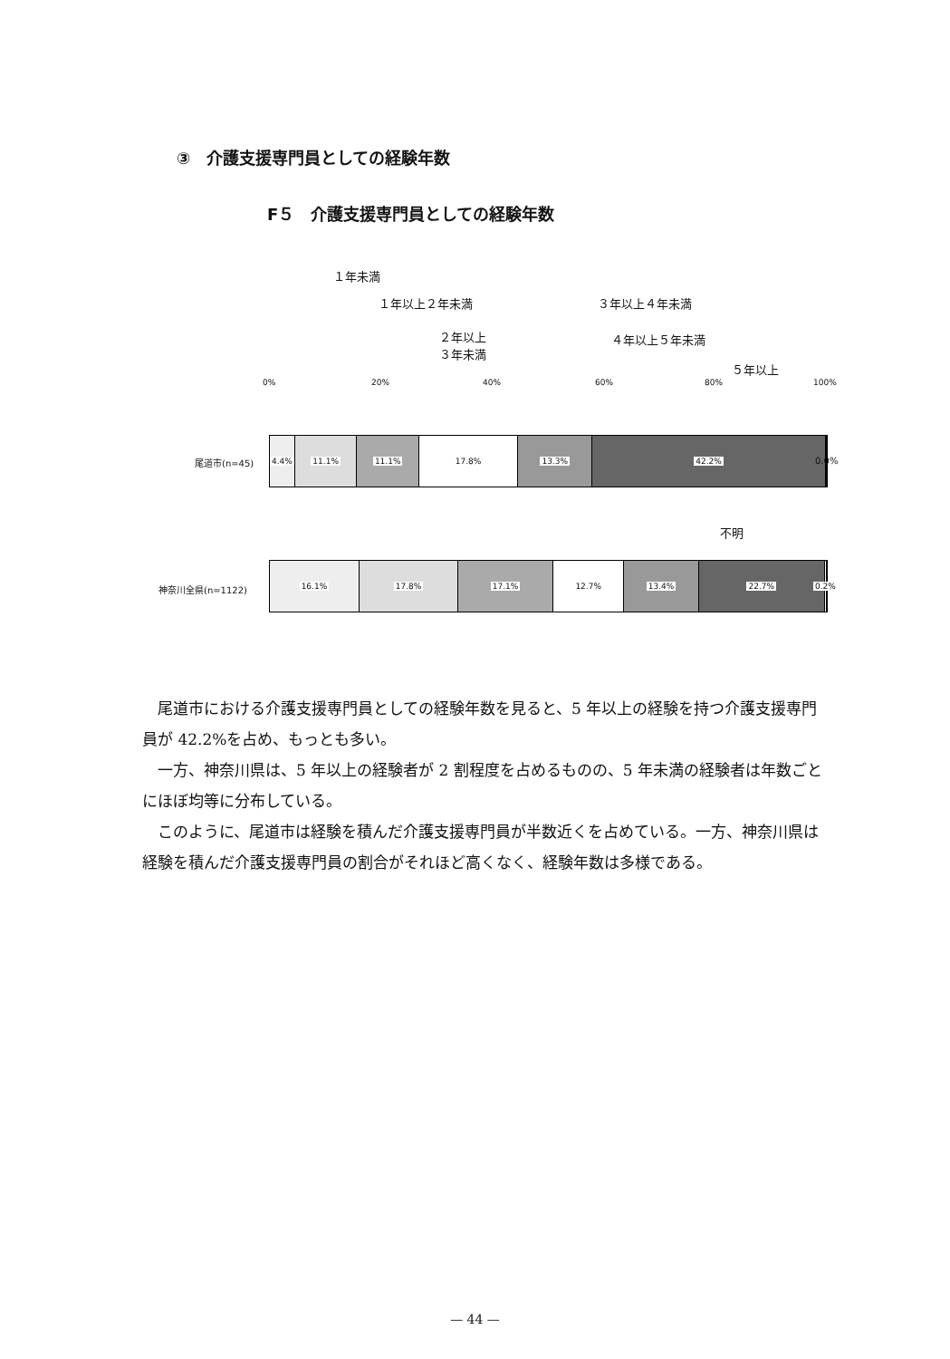③　介護支援専門員としての経験年数
F５　介護支援専門員としての経験年数
１年未満
１年以上２年未満
２年以上
３年未満
３年以上４年未満
４年以上５年未満
５年以上
不明
0% 20% 40% 60% 80% 100%
尾道市(n=45)
4.4% 11.1% 11.1% 17.8% 13.3% 42.2%
0.0%
神奈川全県(n=1122)
16.1% 17.8% 17.1% 12.7% 13.4% 22.7% 0.2%
尾道市における介護支援専門員としての経験年数を見ると、5 年以上の経験を持つ介護支援専門員が 42.2%を占め、もっとも多い。
一方、神奈川県は、5 年以上の経験者が 2 割程度を占めるものの、5 年未満の経験者は年数ごとにほぼ均等に分布している。
このように、尾道市は経験を積んだ介護支援専門員が半数近くを占めている。一方、神奈川県は経験を積んだ介護支援専門員の割合がそれほど高くなく、経験年数は多様である。
— 44 —